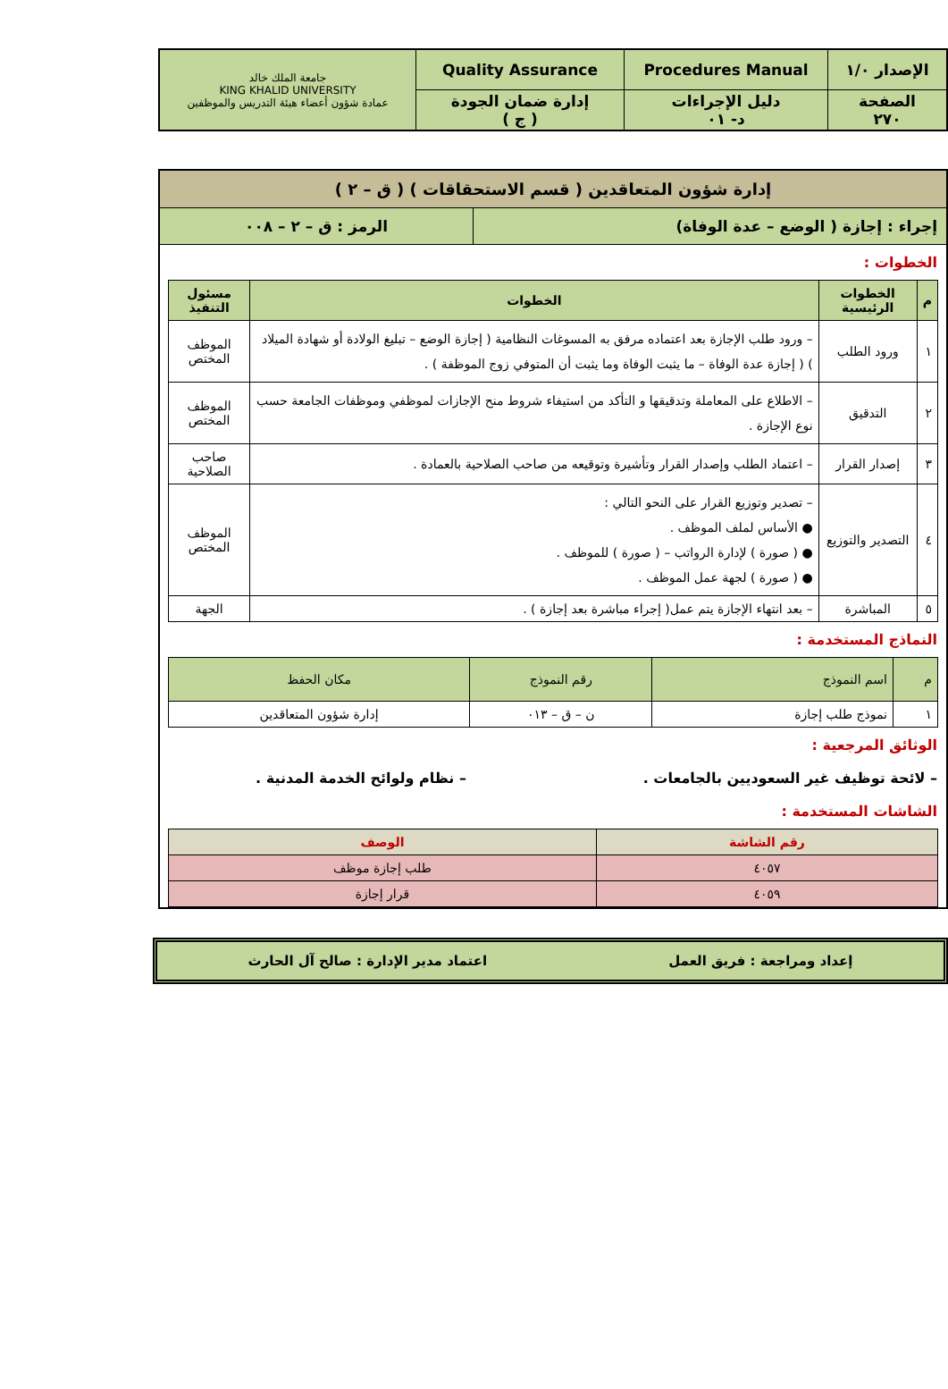| الإصدار ١/٠ | Procedures Manual | Quality Assurance | جامعة الملك خالد KING KHALID UNIVERSITY عمادة شؤون أعضاء هيئة التدريس والموظفين |
| الصفحة ٢٧٠ | دليل الإجراءات د- ٠١ | إدارة ضمان الجودة ( ج ) | |
إدارة شؤون المتعاقدين ( قسم الاستحقاقات ) ( ق – ٢ )
إجراء : إجازة ( الوضع – عدة الوفاة)
الرمز : ق – ٢ – ٠٠٨
الخطوات :
| م | الخطوات الرئيسية | الخطوات | مسئول التنفيذ |
| --- | --- | --- | --- |
| ١ | ورود الطلب | – ورود طلب الإجازة بعد اعتماده مرفق به المسوغات النظامية ( إجازة الوضع – تبليغ الولادة أو شهادة الميلاد ) ( إجازة عدة الوفاة – ما يثبت الوفاة وما يثبت أن المتوفي زوج الموظفة ) . | الموظف المختص |
| ٢ | التدقيق | – الاطلاع على المعاملة وتدقيقها و التأكد من استيفاء شروط منح الإجازات لموظفي وموظفات الجامعة حسب نوع الإجازة . | الموظف المختص |
| ٣ | إصدار القرار | – اعتماد الطلب وإصدار القرار وتأشيرة وتوقيعه من صاحب الصلاحية بالعمادة . | صاحب الصلاحية |
| ٤ | التصدير والتوزيع | – تصدير وتوزيع القرار على النحو التالي : ● الأساس لملف الموظف . ● ( صورة ) لإدارة الرواتب – ( صورة ) للموظف . ● ( صورة ) لجهة عمل الموظف . | الموظف المختص |
| ٥ | المباشرة | – بعد انتهاء الإجازة يتم عمل( إجراء مباشرة بعد إجازة ) . | الجهة |
النماذج المستخدمة :
| م | اسم النموذج | رقم النموذج | مكان الحفظ |
| ١ | نموذج طلب إجازة | ن – ق – ٠١٣ | إدارة شؤون المتعاقدين |
الوثائق المرجعية :
– لائحة توظيف غير السعوديين بالجامعات .
– نظام ولوائح الخدمة المدنية .
الشاشات المستخدمة :
| رقم الشاشة | الوصف |
| --- | --- |
| ٤٠٥٧ | طلب إجازة موظف |
| ٤٠٥٩ | قرار إجازة |
إعداد ومراجعة : فريق العمل اعتماد مدير الإدارة : صالح آل الحارث